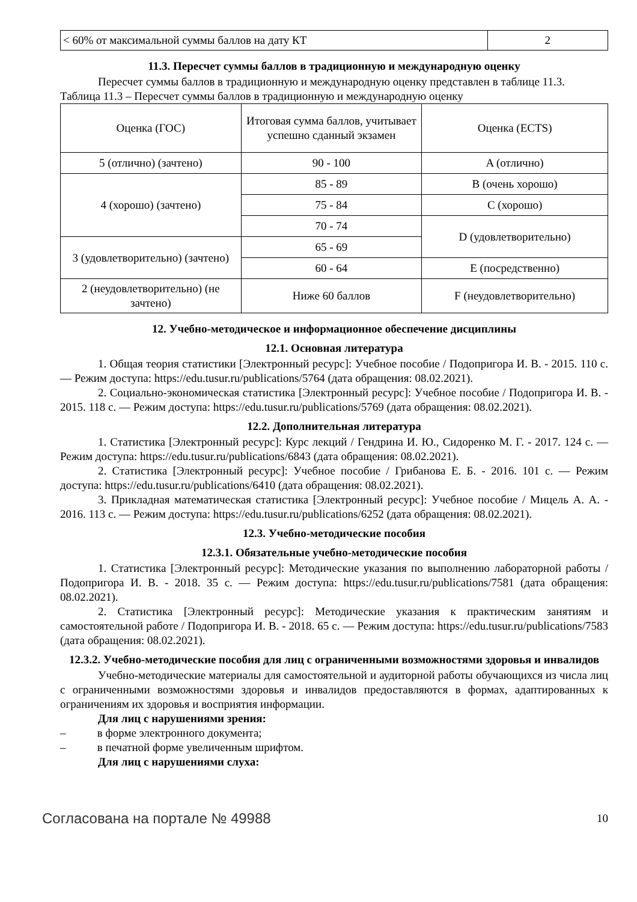| < 60% от максимальной суммы баллов на дату КТ | 2 |
11.3. Пересчет суммы баллов в традиционную и международную оценку
Пересчет суммы баллов в традиционную и международную оценку представлен в таблице 11.3.
Таблица 11.3 – Пересчет суммы баллов в традиционную и международную оценку
| Оценка (ГОС) | Итоговая сумма баллов, учитывает успешно сданный экзамен | Оценка (ECTS) |
| --- | --- | --- |
| 5 (отлично) (зачтено) | 90 - 100 | A (отлично) |
| 4 (хорошо) (зачтено) | 85 - 89 | B (очень хорошо) |
| | 75 - 84 | C (хорошо) |
| | 70 - 74 | D (удовлетворительно) |
| 3 (удовлетворительно) (зачтено) | 65 - 69 | |
| | 60 - 64 | E (посредственно) |
| 2 (неудовлетворительно) (не зачтено) | Ниже 60 баллов | F (неудовлетворительно) |
12. Учебно-методическое и информационное обеспечение дисциплины
12.1. Основная литература
1. Общая теория статистики [Электронный ресурс]: Учебное пособие / Подопригора И. В. - 2015. 110 с. — Режим доступа: https://edu.tusur.ru/publications/5764 (дата обращения: 08.02.2021).
2. Социально-экономическая статистика [Электронный ресурс]: Учебное пособие / Подопригора И. В. - 2015. 118 с. — Режим доступа: https://edu.tusur.ru/publications/5769 (дата обращения: 08.02.2021).
12.2. Дополнительная литература
1. Статистика [Электронный ресурс]: Курс лекций / Гендрина И. Ю., Сидоренко М. Г. - 2017. 124 с. — Режим доступа: https://edu.tusur.ru/publications/6843 (дата обращения: 08.02.2021).
2. Статистика [Электронный ресурс]: Учебное пособие / Грибанова Е. Б. - 2016. 101 с. — Режим доступа: https://edu.tusur.ru/publications/6410 (дата обращения: 08.02.2021).
3. Прикладная математическая статистика [Электронный ресурс]: Учебное пособие / Мицель А. А. - 2016. 113 с. — Режим доступа: https://edu.tusur.ru/publications/6252 (дата обращения: 08.02.2021).
12.3. Учебно-методические пособия
12.3.1. Обязательные учебно-методические пособия
1. Статистика [Электронный ресурс]: Методические указания по выполнению лабораторной работы / Подопригора И. В. - 2018. 35 с. — Режим доступа: https://edu.tusur.ru/publications/7581 (дата обращения: 08.02.2021).
2. Статистика [Электронный ресурс]: Методические указания к практическим занятиям и самостоятельной работе / Подопригора И. В. - 2018. 65 с. — Режим доступа: https://edu.tusur.ru/publications/7583 (дата обращения: 08.02.2021).
12.3.2. Учебно-методические пособия для лиц с ограниченными возможностями здоровья и инвалидов
Учебно-методические материалы для самостоятельной и аудиторной работы обучающихся из числа лиц с ограниченными возможностями здоровья и инвалидов предоставляются в формах, адаптированных к ограничениям их здоровья и восприятия информации.
Для лиц с нарушениями зрения:
– в форме электронного документа;
– в печатной форме увеличенным шрифтом.
Для лиц с нарушениями слуха:
Согласована на портале № 49988 10